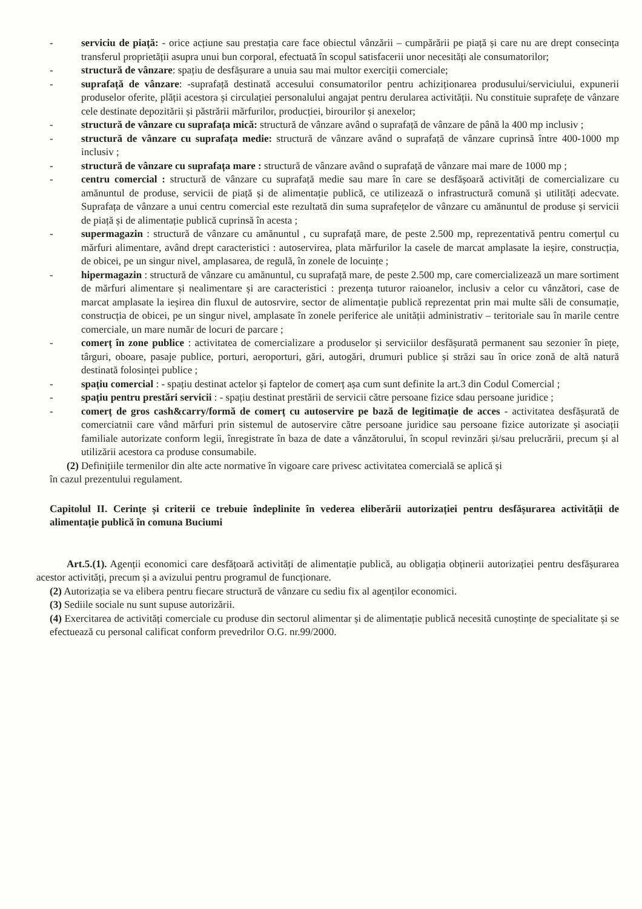- serviciu de piață: - orice acțiune sau prestația care face obiectul vânzării – cumpărării pe piață și care nu are drept consecința transferul proprietății asupra unui bun corporal, efectuată în scopul satisfacerii unor necesități ale consumatorilor;
- structură de vânzare: spațiu de desfășurare a unuia sau mai multor exerciții comerciale;
- suprafață de vânzare: -suprafață destinată accesului consumatorilor pentru achiziționarea produsului/serviciului, expunerii produselor oferite, plății acestora și circulației personalului angajat pentru derularea activității. Nu constituie suprafețe de vânzare cele destinate depozitării și păstrării mărfurilor, producției, birourilor și anexelor;
- structură de vânzare cu suprafața mică: structură de vânzare având o suprafață de vânzare de până la 400 mp inclusiv ;
- structură de vânzare cu suprafața medie: structură de vânzare având o suprafață de vânzare cuprinsă între 400-1000 mp inclusiv ;
- structură de vânzare cu suprafața mare : structură de vânzare având o suprafață de vânzare mai mare de 1000 mp ;
- centru comercial : structură de vânzare cu suprafață medie sau mare în care se desfășoară activități de comercializare cu amănuntul de produse, servicii de piață și de alimentație publică, ce utilizează o infrastructură comună și utilități adecvate. Suprafața de vânzare a unui centru comercial este rezultată din suma suprafețelor de vânzare cu amănuntul de produse și servicii de piață și de alimentație publică cuprinsă în acesta ;
- supermagazin : structură de vânzare cu amănuntul , cu suprafață mare, de peste 2.500 mp, reprezentativă pentru comerțul cu mărfuri alimentare, având drept caracteristici : autoservirea, plata mărfurilor la casele de marcat amplasate la ieșire, construcția, de obicei, pe un singur nivel, amplasarea, de regulă, în zonele de locuințe ;
- hipermagazin : structură de vânzare cu amănuntul, cu suprafață mare, de peste 2.500 mp, care comercializează un mare sortiment de mărfuri alimentare și nealimentare și are caracteristici : prezența tuturor raioanelor, inclusiv a celor cu vânzători, case de marcat amplasate la ieșirea din fluxul de autosrvire, sector de alimentație publică reprezentat prin mai multe săli de consumație, construcția de obicei, pe un singur nivel, amplasate în zonele periferice ale unității administrativ – teritoriale sau în marile centre comerciale, un mare număr de locuri de parcare ;
- comerț în zone publice : activitatea de comercializare a produselor și serviciilor desfășurată permanent sau sezonier în piețe, târguri, oboare, pasaje publice, porturi, aeroporturi, gări, autogări, drumuri publice și străzi sau în orice zonă de altă natură destinată folosinței publice ;
- spațiu comercial : - spațiu destinat actelor și faptelor de comerț așa cum sunt definite la art.3 din Codul Comercial ;
- spațiu pentru prestări servicii : - spațiu destinat prestării de servicii către persoane fizice sdau persoane juridice ;
- comerț de gros cash&carry/formă de comerț cu autoservire pe bază de legitimație de acces - activitatea desfășurată de comerciatnii care vând mărfuri prin sistemul de autoservire către persoane juridice sau persoane fizice autorizate și asociații familiale autorizate conform legii, înregistrate în baza de date a vânzătorului, în scopul revinzări și/sau prelucrării, precum și al utilizării acestora ca produse consumabile.
(2) Definițiile termenilor din alte acte normative în vigoare care privesc activitatea comercială se aplică și
în cazul prezentului regulament.
Capitolul II. Cerințe și criterii ce trebuie îndeplinite în vederea eliberării autorizației pentru desfășurarea activității de alimentație publică în comuna Buciumi
Art.5.(1). Agenții economici care desfățoară activități de alimentație publică, au obligația obținerii autorizației pentru desfășurarea acestor activități, precum și a avizului pentru programul de funcționare.
(2) Autorizația se va elibera pentru fiecare structură de vânzare cu sediu fix al agenților economici.
(3) Sediile sociale nu sunt supuse autorizării.
(4) Exercitarea de activități comerciale cu produse din sectorul alimentar și de alimentație publică necesită cunoștințe de specialitate și se efectuează cu personal calificat conform prevedrilor O.G. nr.99/2000.